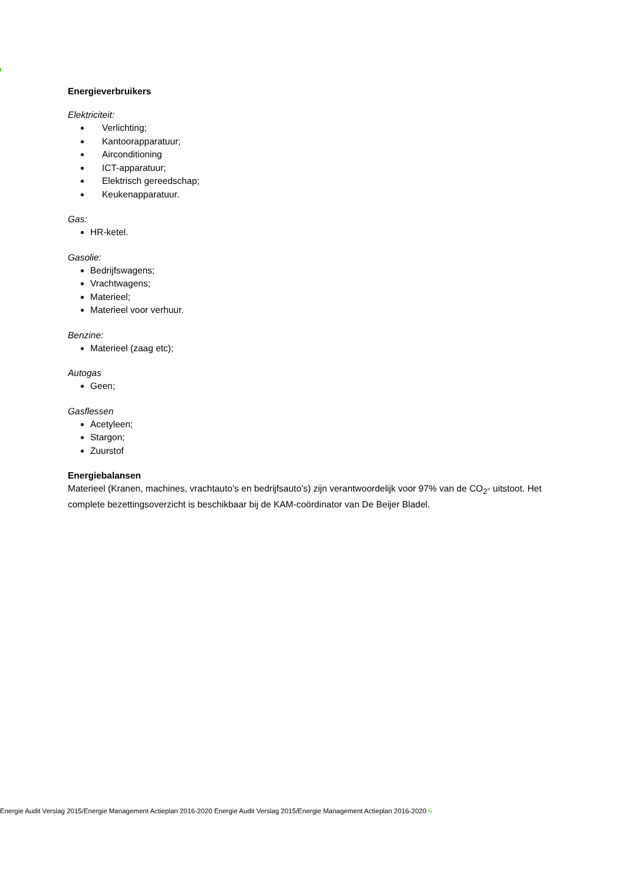Energieverbruikers
Elektriciteit:
Verlichting;
Kantoorapparatuur;
Airconditioning
ICT-apparatuur;
Elektrisch gereedschap;
Keukenapparatuur.
Gas:
HR-ketel.
Gasolie:
Bedrijfswagens;
Vrachtwagens;
Materieel;
Materieel voor verhuur.
Benzine:
Materieel (zaag etc);
Autogas
Geen;
Gasflessen
Acetyleen;
Stargon;
Zuurstof
Energiebalansen
Materieel (Kranen, machines, vrachtauto’s en bedrijfsauto’s) zijn verantwoordelijk voor 97% van de CO<sub>2</sub>- uitstoot. Het complete bezettingsoverzicht is beschikbaar bij de KAM-coördinator van De Beijer Bladel.
Energie Audit Verslag 2015/Energie Management Actieplan 2016-2020 Energie Audit Verslag 2015/Energie Management Actieplan 2016-2020 6